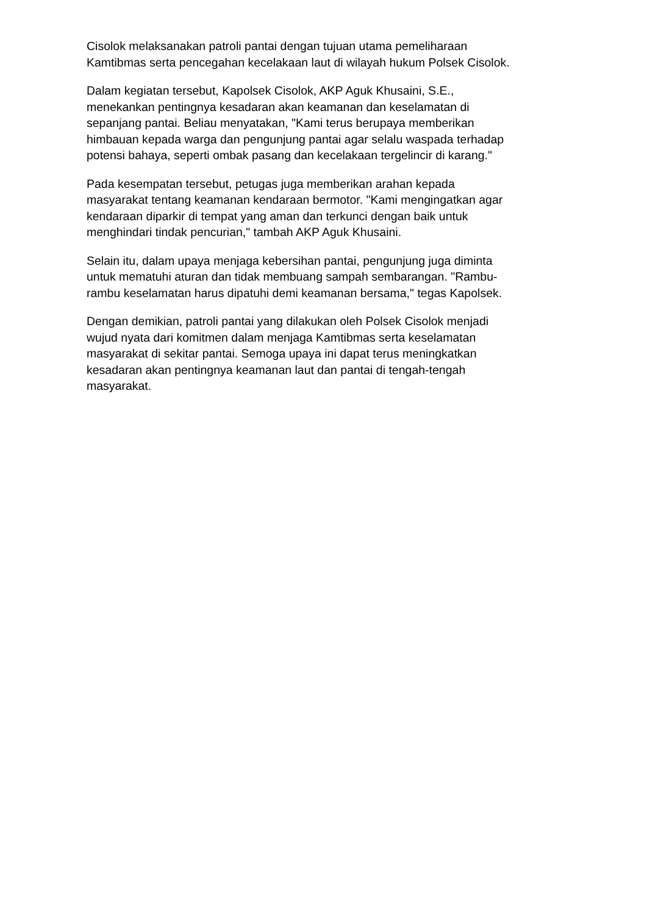Cisolok melaksanakan patroli pantai dengan tujuan utama pemeliharaan
Kamtibmas serta pencegahan kecelakaan laut di wilayah hukum Polsek Cisolok.
Dalam kegiatan tersebut, Kapolsek Cisolok, AKP Aguk Khusaini, S.E.,
menekankan pentingnya kesadaran akan keamanan dan keselamatan di
sepanjang pantai. Beliau menyatakan, "Kami terus berupaya memberikan
himbauan kepada warga dan pengunjung pantai agar selalu waspada terhadap
potensi bahaya, seperti ombak pasang dan kecelakaan tergelincir di karang."
Pada kesempatan tersebut, petugas juga memberikan arahan kepada
masyarakat tentang keamanan kendaraan bermotor. "Kami mengingatkan agar
kendaraan diparkir di tempat yang aman dan terkunci dengan baik untuk
menghindari tindak pencurian," tambah AKP Aguk Khusaini.
Selain itu, dalam upaya menjaga kebersihan pantai, pengunjung juga diminta
untuk mematuhi aturan dan tidak membuang sampah sembarangan. "Rambu-
rambu keselamatan harus dipatuhi demi keamanan bersama," tegas Kapolsek.
Dengan demikian, patroli pantai yang dilakukan oleh Polsek Cisolok menjadi
wujud nyata dari komitmen dalam menjaga Kamtibmas serta keselamatan
masyarakat di sekitar pantai. Semoga upaya ini dapat terus meningkatkan
kesadaran akan pentingnya keamanan laut dan pantai di tengah-tengah
masyarakat.